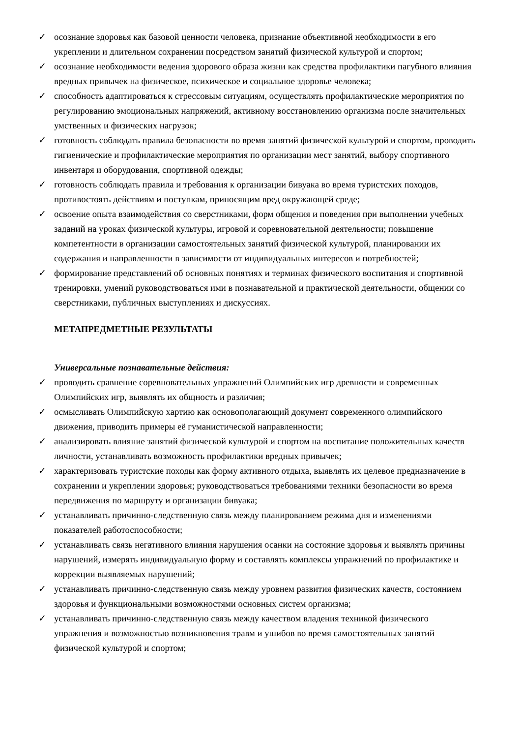✓ осознание здоровья как базовой ценности человека, признание объективной необходимости в его укреплении и длительном сохранении посредством занятий физической культурой и спортом;
✓ осознание необходимости ведения здорового образа жизни как средства профилактики пагубного влияния вредных привычек на физическое, психическое и социальное здоровье человека;
✓ способность адаптироваться к стрессовым ситуациям, осуществлять профилактические мероприятия по регулированию эмоциональных напряжений, активному восстановлению организма после значительных умственных и физических нагрузок;
✓ готовность соблюдать правила безопасности во время занятий физической культурой и спортом, проводить гигиенические и профилактические мероприятия по организации мест занятий, выбору спортивного инвентаря и оборудования, спортивной одежды;
✓ готовность соблюдать правила и требования к организации бивуака во время туристских походов, противостоять действиям и поступкам, приносящим вред окружающей среде;
✓ освоение опыта взаимодействия со сверстниками, форм общения и поведения при выполнении учебных заданий на уроках физической культуры, игровой и соревновательной деятельности; повышение компетентности в организации самостоятельных занятий физической культурой, планировании их содержания и направленности в зависимости от индивидуальных интересов и потребностей;
✓ формирование представлений об основных понятиях и терминах физического воспитания и спортивной тренировки, умений руководствоваться ими в познавательной и практической деятельности, общении со сверстниками, публичных выступлениях и дискуссиях.
МЕТАПРЕДМЕТНЫЕ РЕЗУЛЬТАТЫ
Универсальные познавательные действия:
✓ проводить сравнение соревновательных упражнений Олимпийских игр древности и современных Олимпийских игр, выявлять их общность и различия;
✓ осмысливать Олимпийскую хартию как основополагающий документ современного олимпийского движения, приводить примеры её гуманистической направленности;
✓ анализировать влияние занятий физической культурой и спортом на воспитание положительных качеств личности, устанавливать возможность профилактики вредных привычек;
✓ характеризовать туристские походы как форму активного отдыха, выявлять их целевое предназначение в сохранении и укреплении здоровья; руководствоваться требованиями техники безопасности во время передвижения по маршруту и организации бивуака;
✓ устанавливать причинно-следственную связь между планированием режима дня и изменениями показателей работоспособности;
✓ устанавливать связь негативного влияния нарушения осанки на состояние здоровья и выявлять причины нарушений, измерять индивидуальную форму и составлять комплексы упражнений по профилактике и коррекции выявляемых нарушений;
✓ устанавливать причинно-следственную связь между уровнем развития физических качеств, состоянием здоровья и функциональными возможностями основных систем организма;
✓ устанавливать причинно-следственную связь между качеством владения техникой физического упражнения и возможностью возникновения травм и ушибов во время самостоятельных занятий физической культурой и спортом;